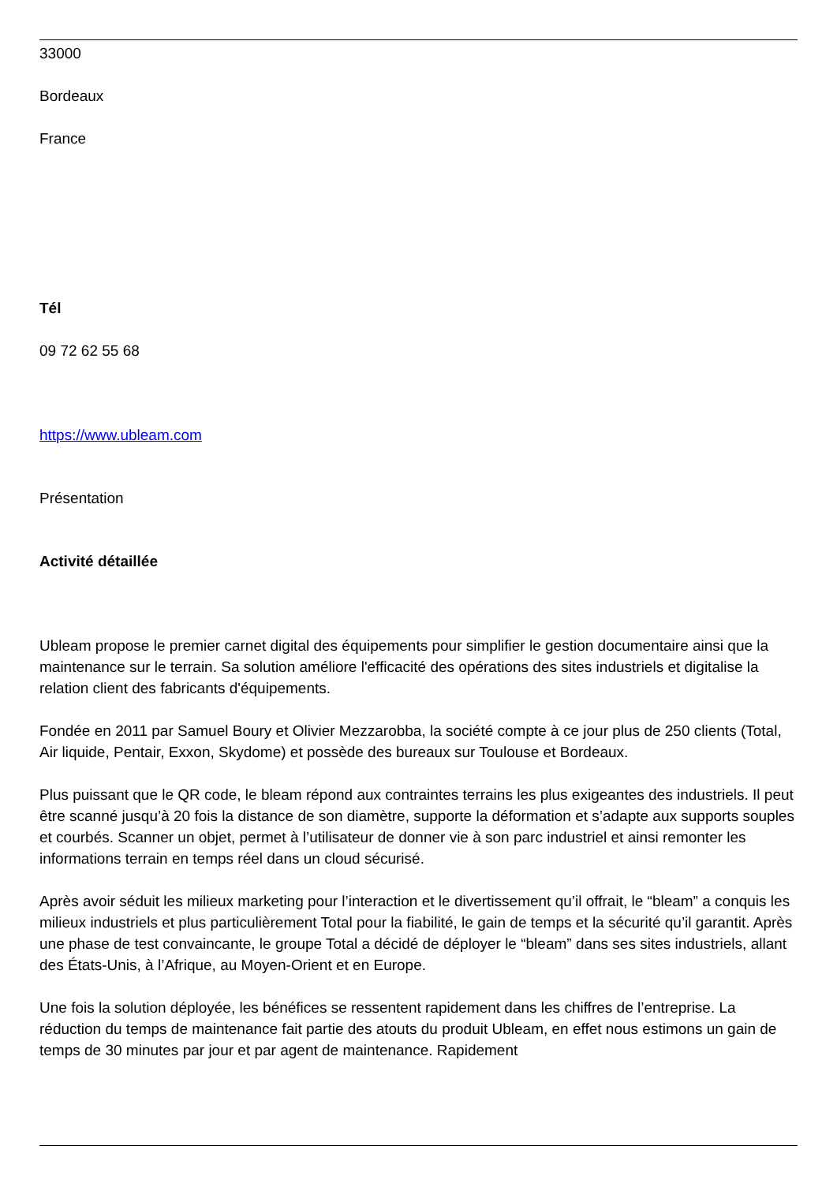33000
Bordeaux
France
Tél
09 72 62 55 68
https://www.ubleam.com
Présentation
Activité détaillée
Ubleam propose le premier carnet digital des équipements pour simplifier le gestion documentaire ainsi que la maintenance sur le terrain. Sa solution améliore l'efficacité des opérations des sites industriels et digitalise la relation client des fabricants d'équipements.
Fondée en 2011 par Samuel Boury et Olivier Mezzarobba, la société compte à ce jour plus de 250 clients (Total, Air liquide, Pentair, Exxon, Skydome) et possède des bureaux sur Toulouse et Bordeaux.
Plus puissant que le QR code, le bleam répond aux contraintes terrains les plus exigeantes des industriels. Il peut être scanné jusqu’à 20 fois la distance de son diamètre, supporte la déformation et s’adapte aux supports souples et courbés. Scanner un objet, permet à l’utilisateur de donner vie à son parc industriel et ainsi remonter les informations terrain en temps réel dans un cloud sécurisé.
Après avoir séduit les milieux marketing pour l’interaction et le divertissement qu’il offrait, le “bleam” a conquis les milieux industriels et plus particulièrement Total pour la fiabilité, le gain de temps et la sécurité qu’il garantit. Après une phase de test convaincante, le groupe Total a décidé de déployer le “bleam” dans ses sites industriels, allant des États-Unis, à l’Afrique, au Moyen-Orient et en Europe.
Une fois la solution déployée, les bénéfices se ressentent rapidement dans les chiffres de l’entreprise. La réduction du temps de maintenance fait partie des atouts du produit Ubleam, en effet nous estimons un gain de temps de 30 minutes par jour et par agent de maintenance. Rapidement